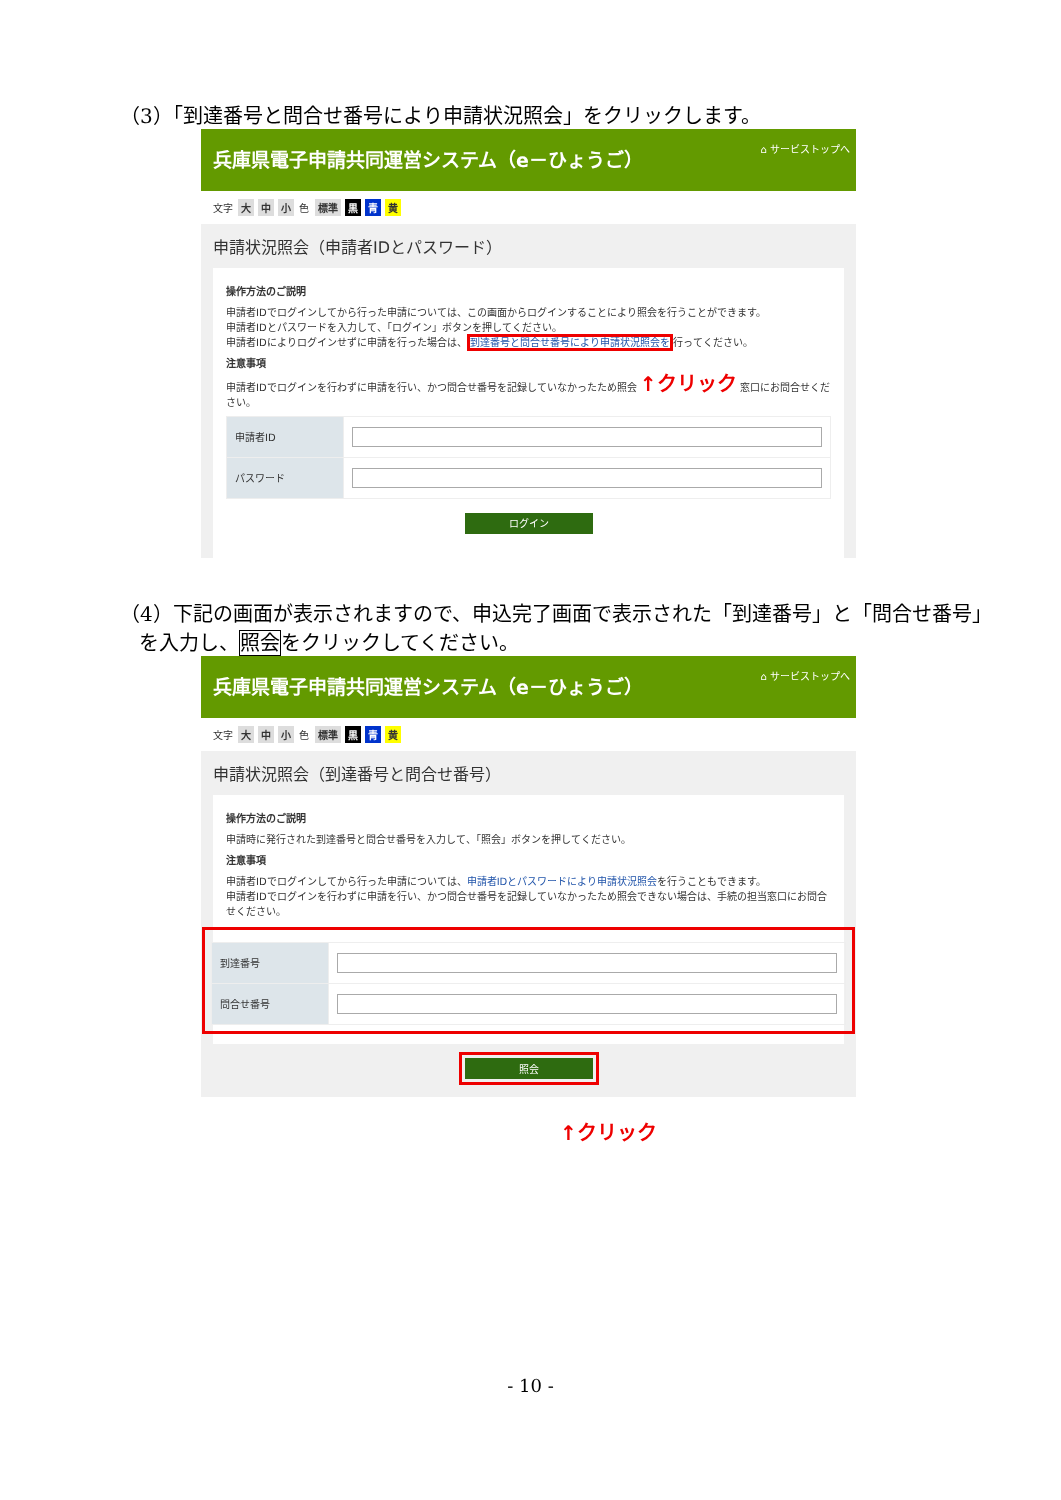（3）「到達番号と問合せ番号により申請状況照会」をクリックします。
兵庫県電子申請共同運営システム（e－ひょうご） ⌂ サービストップへ
文字 大 中 小 色 標準 黒 青 黄
申請状況照会（申請者IDとパスワード）
操作方法のご説明
申請者IDでログインしてから行った申請については、この画面からログインすることにより照会を行うことができます。
申請者IDとパスワードを入力して、「ログイン」ボタンを押してください。
申請者IDによりログインせずに申請を行った場合は、到達番号と問合せ番号により申請状況照会を行ってください。
注意事項
申請者IDでログインを行わずに申請を行い、かつ問合せ番号を記録していなかったため照会 ↑クリック 窓口にお問合せください。
| 申請者ID | |
| パスワード | |
ログイン
（4）下記の画面が表示されますので、申込完了画面で表示された「到達番号」と「問合せ番号」
を入力し、照会をクリックしてください。
兵庫県電子申請共同運営システム（e－ひょうご） ⌂ サービストップへ
文字 大 中 小 色 標準 黒 青 黄
申請状況照会（到達番号と問合せ番号）
操作方法のご説明
申請時に発行された到達番号と問合せ番号を入力して、「照会」ボタンを押してください。
注意事項
申請者IDでログインしてから行った申請については、申請者IDとパスワードにより申請状況照会を行うこともできます。
申請者IDでログインを行わずに申請を行い、かつ問合せ番号を記録していなかったため照会できない場合は、手続の担当窓口にお問合せください。
| 到達番号 | |
| 問合せ番号 | |
照会
↑クリック
- 10 -